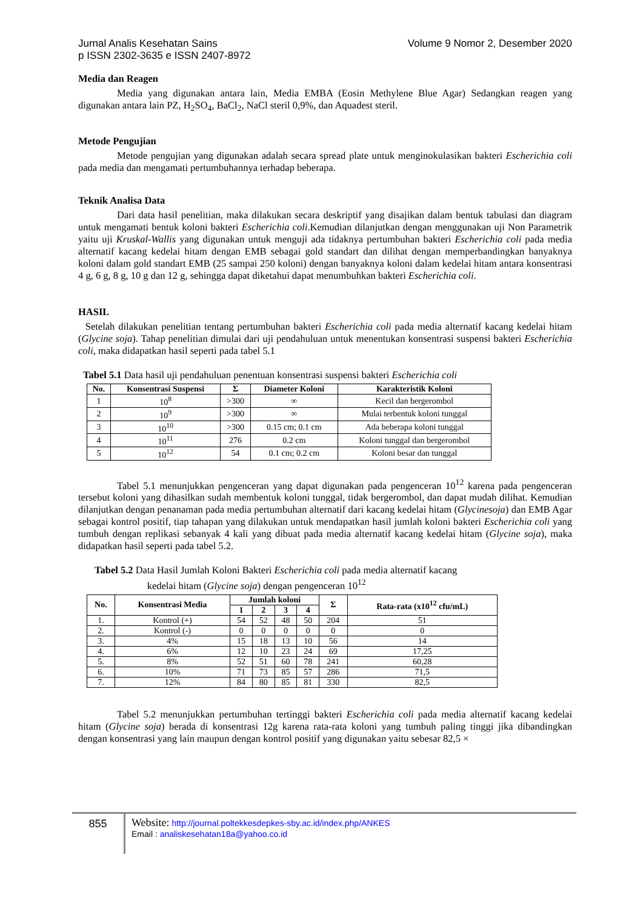Jurnal Analis Kesehatan Sains Volume 9 Nomor 2, Desember 2020
p ISSN 2302-3635 e ISSN 2407-8972
Media dan Reagen
Media yang digunakan antara lain, Media EMBA (Eosin Methylene Blue Agar) Sedangkan reagen yang digunakan antara lain PZ, H<sub>2</sub>SO<sub>4</sub>, BaCl<sub>2</sub>, NaCl steril 0,9%, dan Aquadest steril.
Metode Pengujian
Metode pengujian yang digunakan adalah secara spread plate untuk menginokulasikan bakteri Escherichia coli pada media dan mengamati pertumbuhannya terhadap beberapa.
Teknik Analisa Data
Dari data hasil penelitian, maka dilakukan secara deskriptif yang disajikan dalam bentuk tabulasi dan diagram untuk mengamati bentuk koloni bakteri Escherichia coli.Kemudian dilanjutkan dengan menggunakan uji Non Parametrik yaitu uji Kruskal-Wallis yang digunakan untuk menguji ada tidaknya pertumbuhan bakteri Escherichia coli pada media alternatif kacang kedelai hitam dengan EMB sebagai gold standart dan dilihat dengan memperbandingkan banyaknya koloni dalam gold standart EMB (25 sampai 250 koloni) dengan banyaknya koloni dalam kedelai hitam antara konsentrasi 4 g, 6 g, 8 g, 10 g dan 12 g, sehingga dapat diketahui dapat menumbuhkan bakteri Escherichia coli.
HASIL
Setelah dilakukan penelitian tentang pertumbuhan bakteri Escherichia coli pada media alternatif kacang kedelai hitam (Glycine soja). Tahap penelitian dimulai dari uji pendahuluan untuk menentukan konsentrasi suspensi bakteri Escherichia coli, maka didapatkan hasil seperti pada tabel 5.1
Tabel 5.1 Data hasil uji pendahuluan penentuan konsentrasi suspensi bakteri Escherichia coli
| No. | Konsentrasi Suspensi | Σ | Diameter Koloni | Karakteristik Koloni |
| --- | --- | --- | --- | --- |
| 1 | 10<sup>8</sup> | >300 | ∞ | Kecil dan bergerombol |
| 2 | 10<sup>9</sup> | >300 | ∞ | Mulai terbentuk koloni tunggal |
| 3 | 10<sup>10</sup> | >300 | 0.15 cm; 0.1 cm | Ada beberapa koloni tunggal |
| 4 | 10<sup>11</sup> | 276 | 0.2 cm | Koloni tunggal dan bergerombol |
| 5 | 10<sup>12</sup> | 54 | 0.1 cm; 0.2 cm | Koloni besar dan tunggal |
Tabel 5.1 menunjukkan pengenceran yang dapat digunakan pada pengenceran 10<sup>12</sup> karena pada pengenceran tersebut koloni yang dihasilkan sudah membentuk koloni tunggal, tidak bergerombol, dan dapat mudah dilihat. Kemudian dilanjutkan dengan penanaman pada media pertumbuhan alternatif dari kacang kedelai hitam (Glycinesoja) dan EMB Agar sebagai kontrol positif, tiap tahapan yang dilakukan untuk mendapatkan hasil jumlah koloni bakteri Escherichia coli yang tumbuh dengan replikasi sebanyak 4 kali yang dibuat pada media alternatif kacang kedelai hitam (Glycine soja), maka didapatkan hasil seperti pada tabel 5.2.
Tabel 5.2 Data Hasil Jumlah Koloni Bakteri Escherichia coli pada media alternatif kacang
kedelai hitam (Glycine soja) dengan pengenceran 10<sup>12</sup>
| No. | Konsentrasi Media | Jumlah koloni | | | | Σ | Rata-rata (x10<sup>12</sup> cfu/mL) |
| --- | --- | --- | --- | --- | --- | --- | --- |
| | | 1 | 2 | 3 | 4 | | |
| 1. | Kontrol (+) | 54 | 52 | 48 | 50 | 204 | 51 |
| 2. | Kontrol (-) | 0 | 0 | 0 | 0 | 0 | 0 |
| 3. | 4% | 15 | 18 | 13 | 10 | 56 | 14 |
| 4. | 6% | 12 | 10 | 23 | 24 | 69 | 17,25 |
| 5. | 8% | 52 | 51 | 60 | 78 | 241 | 60,28 |
| 6. | 10% | 71 | 73 | 85 | 57 | 286 | 71,5 |
| 7. | 12% | 84 | 80 | 85 | 81 | 330 | 82,5 |
Tabel 5.2 menunjukkan pertumbuhan tertinggi bakteri Escherichia coli pada media alternatif kacang kedelai hitam (Glycine soja) berada di konsentrasi 12g karena rata-rata koloni yang tumbuh paling tinggi jika dibandingkan dengan konsentrasi yang lain maupun dengan kontrol positif yang digunakan yaitu sebesar 82,5 ×
855
Website: http://journal.poltekkesdepkes-sby.ac.id/index.php/ANKES
Email : analiskesehatan18a@yahoo.co.id